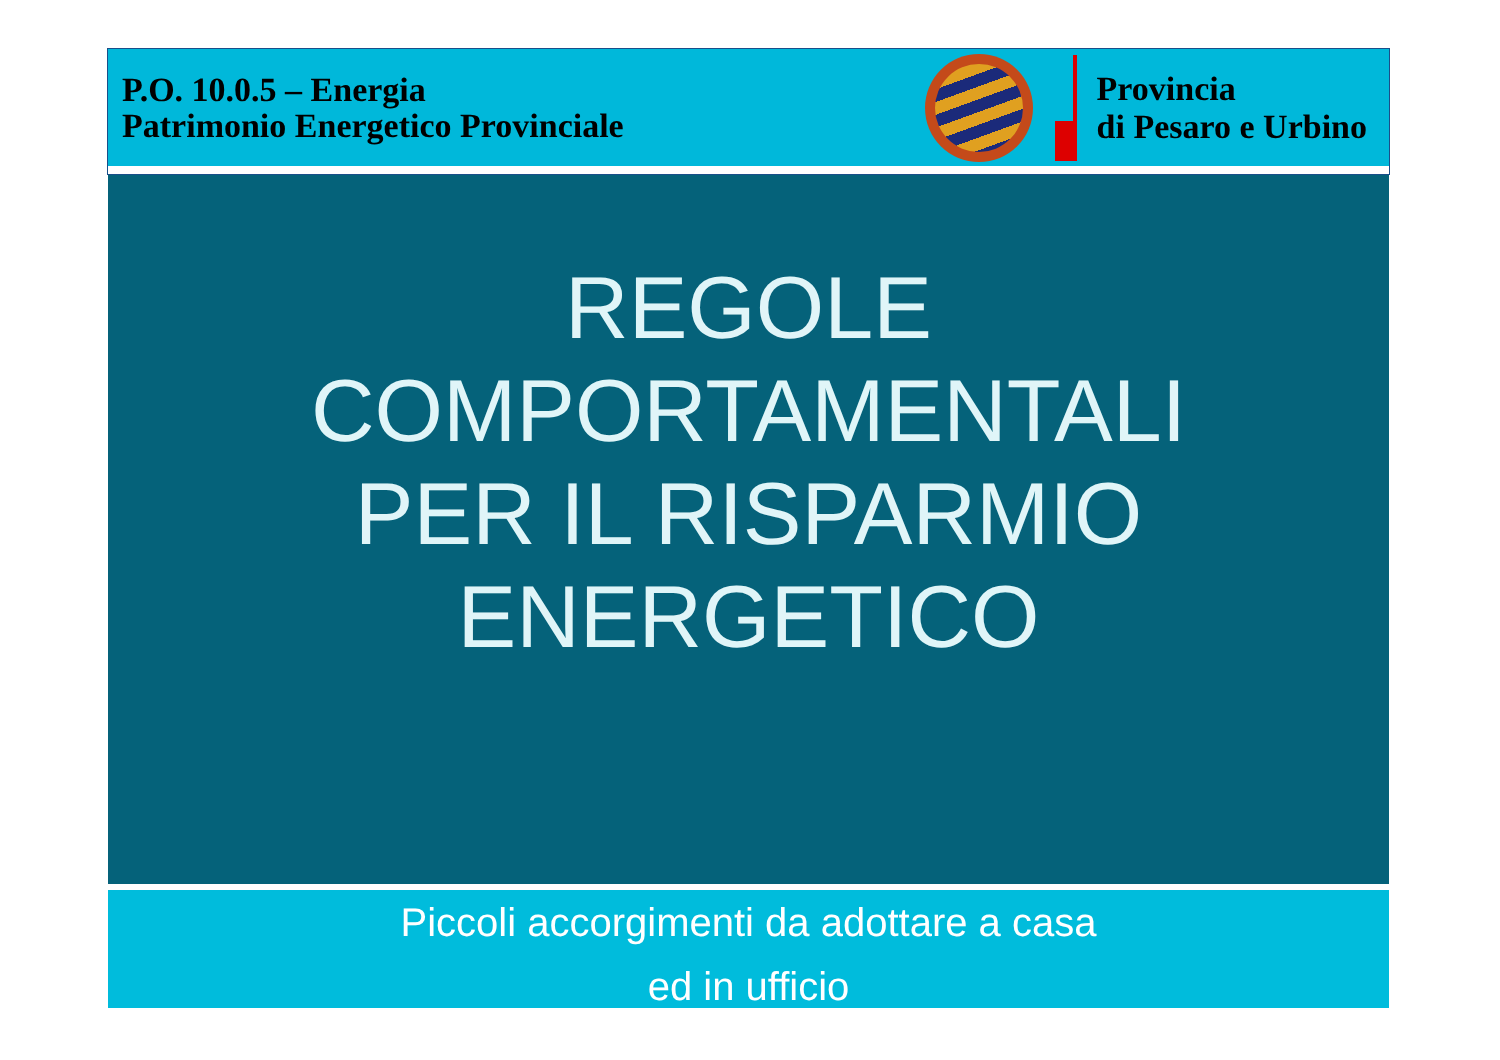P.O. 10.0.5 – Energia
Patrimonio Energetico Provinciale
Provincia
di Pesaro e Urbino
REGOLE
COMPORTAMENTALI
PER IL RISPARMIO
ENERGETICO
Piccoli accorgimenti da adottare a casa
ed in ufficio